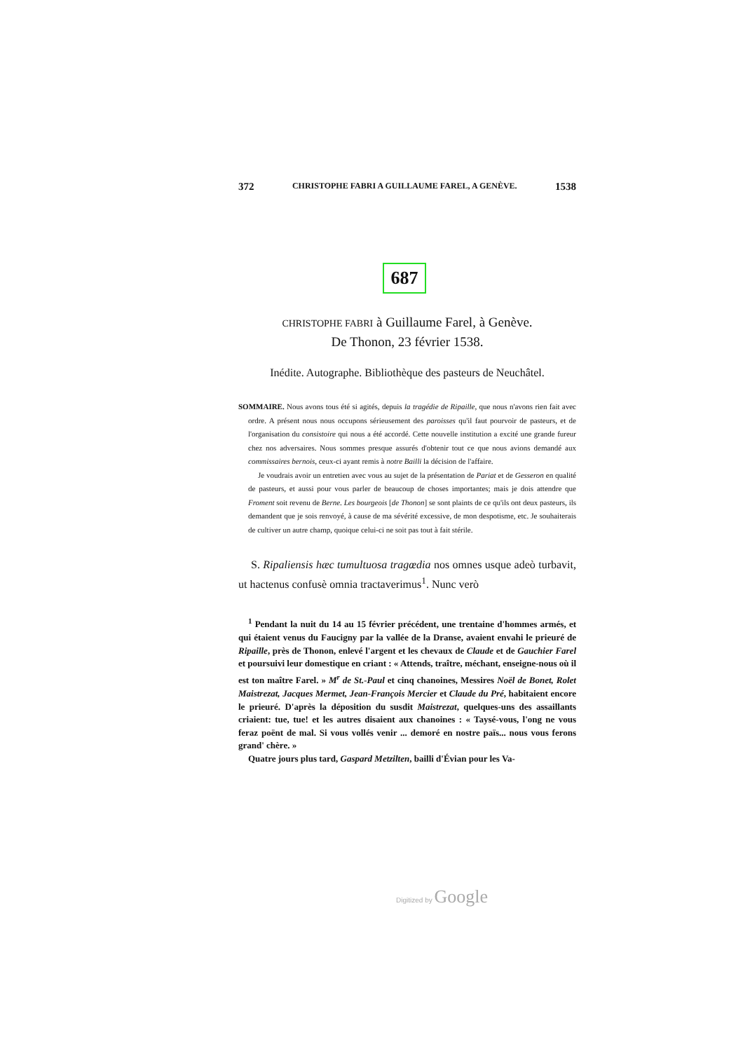372 CHRISTOPHE FABRI A GUILLAUME FAREL, A GENÈVE. 1538
687
CHRISTOPHE FABRI à Guillaume Farel, à Genève.
De Thonon, 23 février 1538.
Inédite. Autographe. Bibliothèque des pasteurs de Neuchâtel.
SOMMAIRE. Nous avons tous été si agités, depuis la tragédie de Ripaille, que nous n'avons rien fait avec ordre. A présent nous nous occupons sérieusement des paroisses qu'il faut pourvoir de pasteurs, et de l'organisation du consistoire qui nous a été accordé. Cette nouvelle institution a excité une grande fureur chez nos adversaires. Nous sommes presque assurés d'obtenir tout ce que nous avions demandé aux commissaires bernois, ceux-ci ayant remis à notre Bailli la décision de l'affaire.
Je voudrais avoir un entretien avec vous au sujet de la présentation de Pariat et de Gesseron en qualité de pasteurs, et aussi pour vous parler de beaucoup de choses importantes; mais je dois attendre que Froment soit revenu de Berne. Les bourgeois [de Thonon] se sont plaints de ce qu'ils ont deux pasteurs, ils demandent que je sois renvoyé, à cause de ma sévérité excessive, de mon despotisme, etc. Je souhaiterais de cultiver un autre champ, quoique celui-ci ne soit pas tout à fait stérile.
S. Ripaliensis hæc tumultuosa tragœdia nos omnes usque adeò turbavit, ut hactenus confusè omnia tractaverimus<sup>1</sup>. Nunc verò
<sup>1</sup> Pendant la nuit du 14 au 15 février précédent, une trentaine d'hommes armés, et qui étaient venus du Faucigny par la vallée de la Dranse, avaient envahi le prieuré de Ripaille, près de Thonon, enlevé l'argent et les chevaux de Claude et de Gauchier Farel et poursuivi leur domestique en criant : « Attends, traître, méchant, enseigne-nous où il est ton maître Farel. » M<sup>r</sup> de St.-Paul et cinq chanoines, Messires Noël de Bonet, Rolet Maistrezat, Jacques Mermet, Jean-François Mercier et Claude du Pré, habitaient encore le prieuré. D'après la déposition du susdit Maistrezat, quelques-uns des assaillants criaient: tue, tue! et les autres disaient aux chanoines : « Taysé-vous, l'ong ne vous feraz poënt de mal. Si vous vollés venir ... demoré en nostre païs... nous vous ferons grand' chère. »
Quatre jours plus tard, Gaspard Metzilten, bailli d'Évian pour les Va-
Digitized by Google